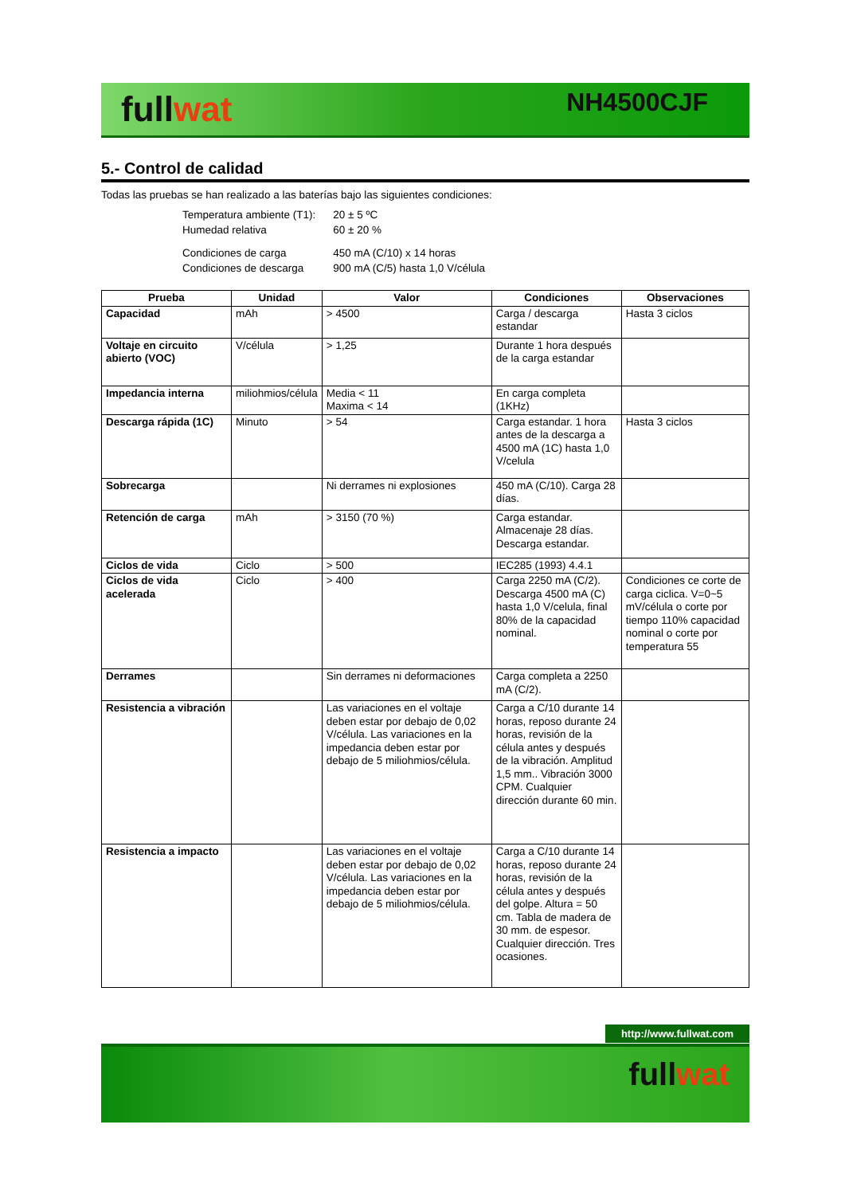fullwat NH4500CJF
5.- Control de calidad
Todas las pruebas se han realizado a las baterías bajo las siguientes condiciones:
| Temperatura ambiente (T1): | 20 ± 5 ºC |
| Humedad relativa | 60 ± 20 % |
| Condiciones de carga | 450 mA (C/10) x 14 horas |
| Condiciones de descarga | 900 mA (C/5) hasta 1,0 V/célula |
| Prueba | Unidad | Valor | Condiciones | Observaciones |
| --- | --- | --- | --- | --- |
| Capacidad | mAh | > 4500 | Carga / descarga estandar | Hasta 3 ciclos |
| Voltaje en circuito abierto (VOC) | V/célula | > 1,25 | Durante 1 hora después de la carga estandar | |
| Impedancia interna | miliohmios/célula | Media < 11 Maxima < 14 | En carga completa (1KHz) | |
| Descarga rápida (1C) | Minuto | > 54 | Carga estandar. 1 hora antes de la descarga a 4500 mA (1C) hasta 1,0 V/celula | Hasta 3 ciclos |
| Sobrecarga | | Ni derrames ni explosiones | 450 mA (C/10). Carga 28 días. | |
| Retención de carga | mAh | > 3150 (70 %) | Carga estandar. Almacenaje 28 días. Descarga estandar. | |
| Ciclos de vida | Ciclo | > 500 | IEC285 (1993) 4.4.1 | |
| Ciclos de vida acelerada | Ciclo | > 400 | Carga 2250 mA (C/2). Descarga 4500 mA (C) hasta 1,0 V/celula, final 80% de la capacidad nominal. | Condiciones ce corte de carga ciclica. V=0~5 mV/célula o corte por tiempo 110% capacidad nominal o corte por temperatura 55 |
| Derrames | | Sin derrames ni deformaciones | Carga completa a 2250 mA (C/2). | |
| Resistencia a vibración | | Las variaciones en el voltaje deben estar por debajo de 0,02 V/célula. Las variaciones en la impedancia deben estar por debajo de 5 miliohmios/célula. | Carga a C/10 durante 14 horas, reposo durante 24 horas, revisión de la célula antes y después de la vibración. Amplitud 1,5 mm.. Vibración 3000 CPM. Cualquier dirección durante 60 min. | |
| Resistencia a impacto | | Las variaciones en el voltaje deben estar por debajo de 0,02 V/célula. Las variaciones en la impedancia deben estar por debajo de 5 miliohmios/célula. | Carga a C/10 durante 14 horas, reposo durante 24 horas, revisión de la célula antes y después del golpe. Altura = 50 cm. Tabla de madera de 30 mm. de espesor. Cualquier dirección. Tres ocasiones. | |
http://www.fullwat.com
fullwat